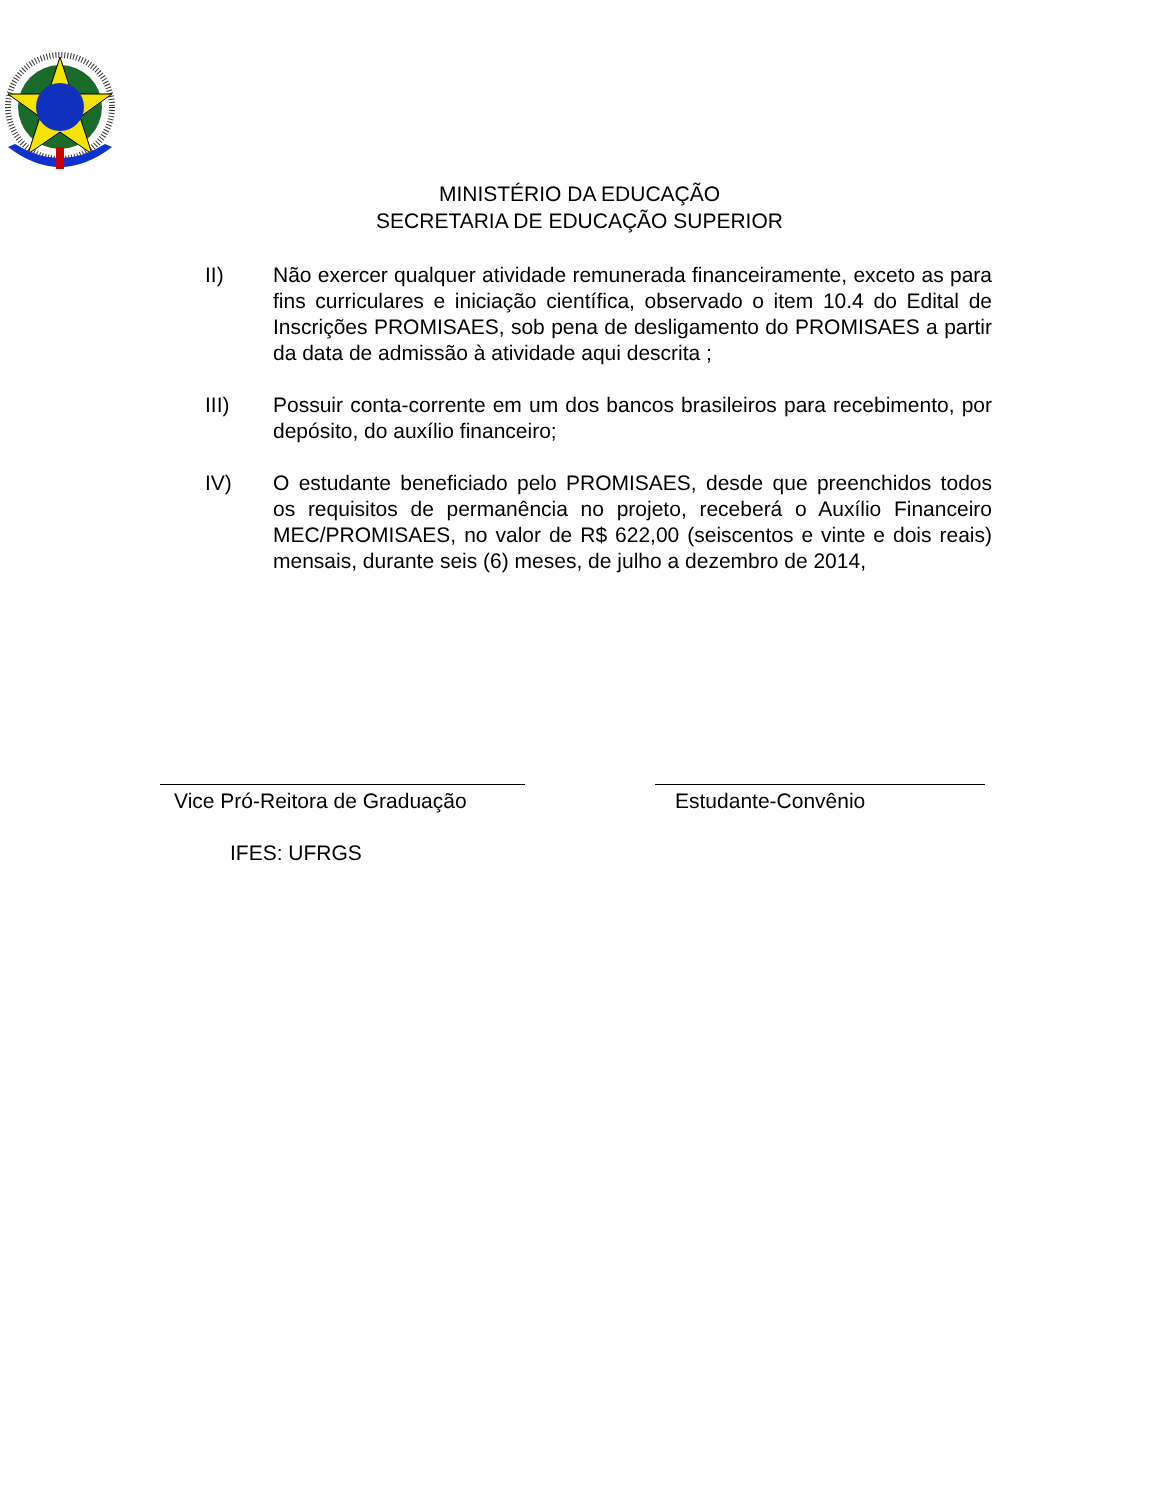MINISTÉRIO DA EDUCAÇÃO
SECRETARIA DE EDUCAÇÃO SUPERIOR
II) Não exercer qualquer atividade remunerada financeiramente, exceto as para fins curriculares e iniciação científica, observado o item 10.4 do Edital de Inscrições PROMISAES, sob pena de desligamento do PROMISAES a partir da data de admissão à atividade aqui descrita ;
III) Possuir conta-corrente em um dos bancos brasileiros para recebimento, por depósito, do auxílio financeiro;
IV) O estudante beneficiado pelo PROMISAES, desde que preenchidos todos os requisitos de permanência no projeto, receberá o Auxílio Financeiro MEC/PROMISAES, no valor de R$ 622,00 (seiscentos e vinte e dois reais) mensais, durante seis (6) meses, de julho a dezembro de 2014,
Vice Pró-Reitora de Graduação
Estudante-Convênio
IFES: UFRGS